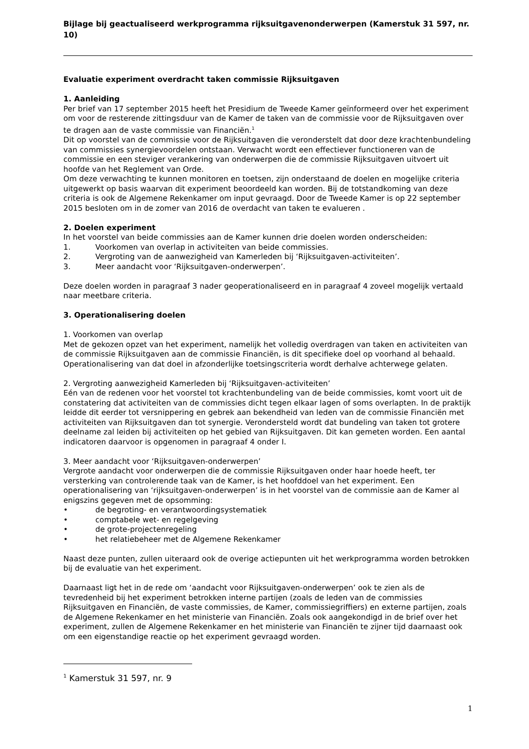Bijlage bij geactualiseerd werkprogramma rijksuitgavenonderwerpen (Kamerstuk 31 597, nr. 10)
Evaluatie experiment overdracht taken commissie Rijksuitgaven
1. Aanleiding
Per brief van 17 september 2015 heeft het Presidium de Tweede Kamer geïnformeerd over het experiment om voor de resterende zittingsduur van de Kamer de taken van de commissie voor de Rijksuitgaven over te dragen aan de vaste commissie van Financiën.<sup>1</sup>
Dit op voorstel van de commissie voor de Rijksuitgaven die veronderstelt dat door deze krachtenbundeling van commissies synergievoordelen ontstaan. Verwacht wordt een effectiever functioneren van de commissie en een steviger verankering van onderwerpen die de commissie Rijksuitgaven uitvoert uit hoofde van het Reglement van Orde.
Om deze verwachting te kunnen monitoren en toetsen, zijn onderstaand de doelen en mogelijke criteria uitgewerkt op basis waarvan dit experiment beoordeeld kan worden. Bij de totstandkoming van deze criteria is ook de Algemene Rekenkamer om input gevraagd. Door de Tweede Kamer is op 22 september 2015 besloten om in de zomer van 2016 de overdacht van taken te evalueren .
2. Doelen experiment
In het voorstel van beide commissies aan de Kamer kunnen drie doelen worden onderscheiden:
1. Voorkomen van overlap in activiteiten van beide commissies.
2. Vergroting van de aanwezigheid van Kamerleden bij ‘Rijksuitgaven-activiteiten’.
3. Meer aandacht voor ‘Rijksuitgaven-onderwerpen’.
Deze doelen worden in paragraaf 3 nader geoperationaliseerd en in paragraaf 4 zoveel mogelijk vertaald naar meetbare criteria.
3. Operationalisering doelen
1. Voorkomen van overlap
Met de gekozen opzet van het experiment, namelijk het volledig overdragen van taken en activiteiten van de commissie Rijksuitgaven aan de commissie Financiën, is dit specifieke doel op voorhand al behaald. Operationalisering van dat doel in afzonderlijke toetsingscriteria wordt derhalve achterwege gelaten.
2. Vergroting aanwezigheid Kamerleden bij ‘Rijksuitgaven-activiteiten’
Eén van de redenen voor het voorstel tot krachtenbundeling van de beide commissies, komt voort uit de constatering dat activiteiten van de commissies dicht tegen elkaar lagen of soms overlapten. In de praktijk leidde dit eerder tot versnippering en gebrek aan bekendheid van leden van de commissie Financiën met activiteiten van Rijksuitgaven dan tot synergie. Verondersteld wordt dat bundeling van taken tot grotere deelname zal leiden bij activiteiten op het gebied van Rijksuitgaven. Dit kan gemeten worden. Een aantal indicatoren daarvoor is opgenomen in paragraaf 4 onder I.
3. Meer aandacht voor ‘Rijksuitgaven-onderwerpen’
Vergrote aandacht voor onderwerpen die de commissie Rijksuitgaven onder haar hoede heeft, ter versterking van controlerende taak van de Kamer, is het hoofddoel van het experiment. Een operationalisering van ‘rijksuitgaven-onderwerpen’ is in het voorstel van de commissie aan de Kamer al enigszins gegeven met de opsomming:
• de begroting- en verantwoordingsystematiek
• comptabele wet- en regelgeving
• de grote-projectenregeling
• het relatiebeheer met de Algemene Rekenkamer
Naast deze punten, zullen uiteraard ook de overige actiepunten uit het werkprogramma worden betrokken bij de evaluatie van het experiment.
Daarnaast ligt het in de rede om ‘aandacht voor Rijksuitgaven-onderwerpen’ ook te zien als de tevredenheid bij het experiment betrokken interne partijen (zoals de leden van de commissies Rijksuitgaven en Financiën, de vaste commissies, de Kamer, commissiegriffiers) en externe partijen, zoals de Algemene Rekenkamer en het ministerie van Financiën. Zoals ook aangekondigd in de brief over het experiment, zullen de Algemene Rekenkamer en het ministerie van Financiën te zijner tijd daarnaast ook om een eigenstandige reactie op het experiment gevraagd worden.
<sup>1</sup> Kamerstuk 31 597, nr. 9
1